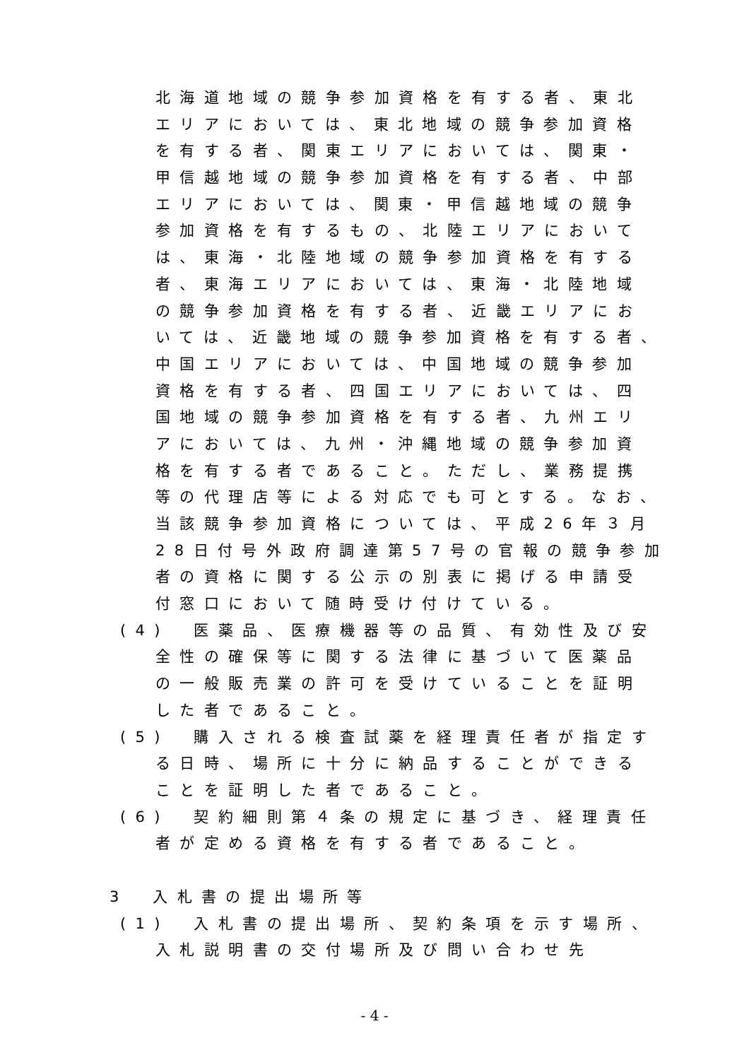北海道地域の競争参加資格を有する者、東北
エリアにおいては、東北地域の競争参加資格
を有する者、関東エリアにおいては、関東・
甲信越地域の競争参加資格を有する者、中部
エリアにおいては、関東・甲信越地域の競争
参加資格を有するもの、北陸エリアにおいて
は、東海・北陸地域の競争参加資格を有する
者、東海エリアにおいては、東海・北陸地域
の競争参加資格を有する者、近畿エリアにお
いては、近畿地域の競争参加資格を有する者、
中国エリアにおいては、中国地域の競争参加
資格を有する者、四国エリアにおいては、四
国地域の競争参加資格を有する者、九州エリ
アにおいては、九州・沖縄地域の競争参加資
格を有する者であること。ただし、業務提携
等の代理店等による対応でも可とする。なお、
当該競争参加資格については、平成26年３月
28日付号外政府調達第57号の官報の競争参加
者の資格に関する公示の別表に掲げる申請受
付窓口において随時受け付けている。
(4)　医薬品、医療機器等の品質、有効性及び安
全性の確保等に関する法律に基づいて医薬品
の一般販売業の許可を受けていることを証明
した者であること。
(5)　購入される検査試薬を経理責任者が指定す
る日時、場所に十分に納品することができる
ことを証明した者であること。
(6)　契約細則第４条の規定に基づき、経理責任
者が定める資格を有する者であること。
3　入札書の提出場所等
(1)　入札書の提出場所、契約条項を示す場所、
入札説明書の交付場所及び問い合わせ先
- 4 -